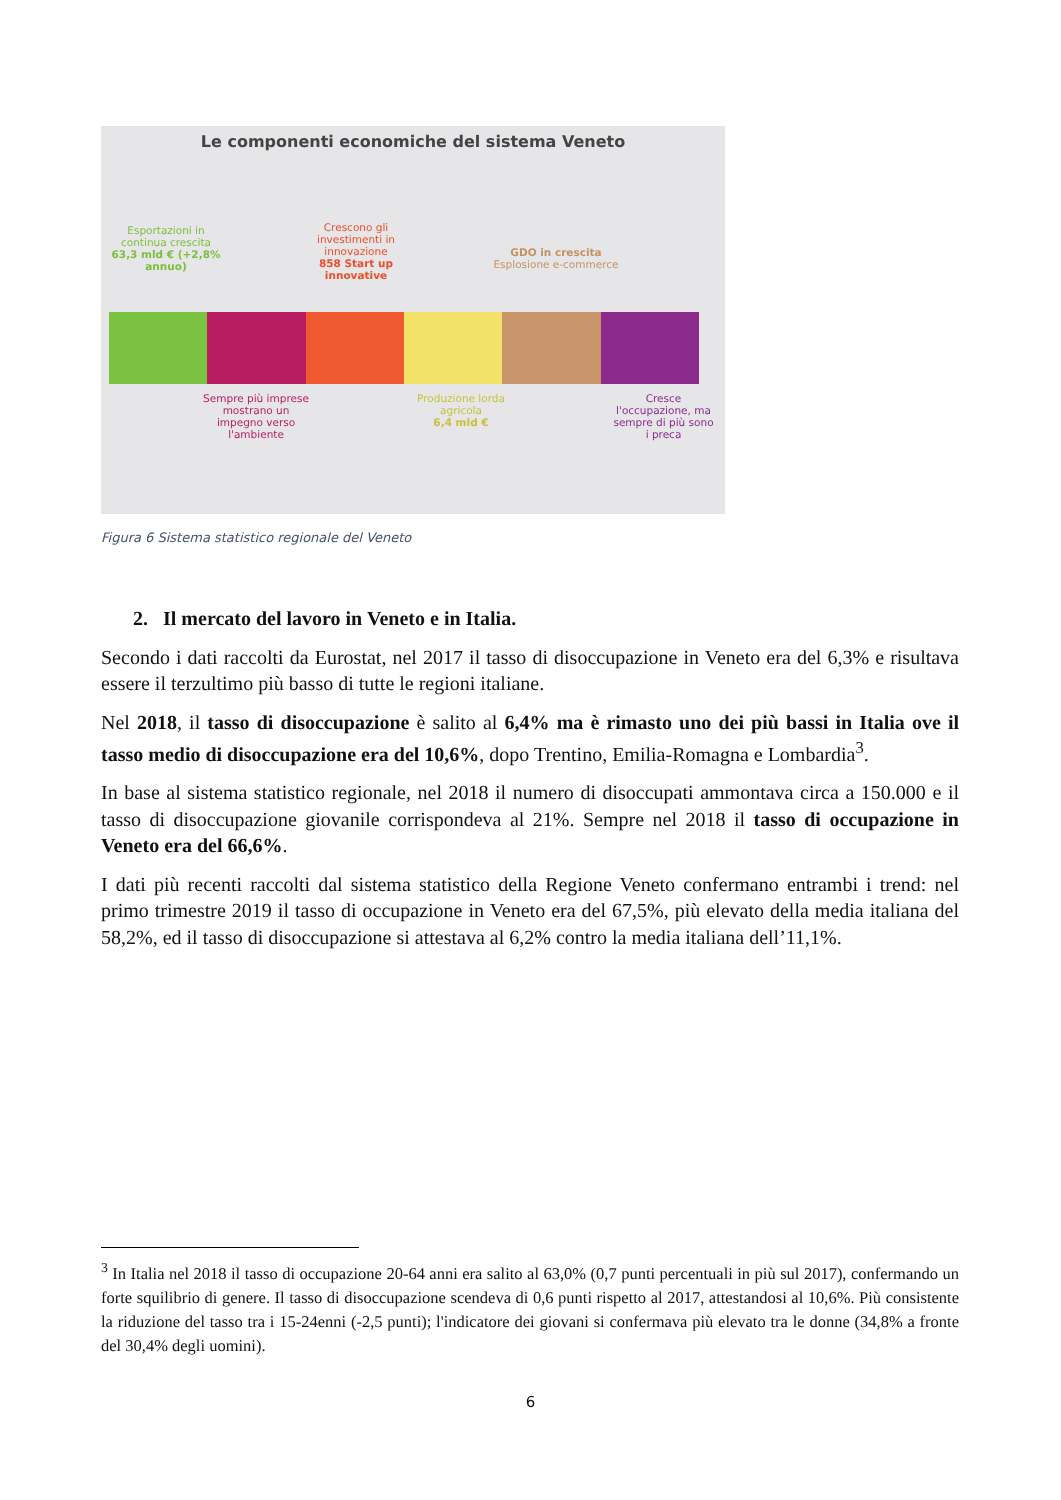Le componenti economiche del sistema Veneto
Esportazioni in continua crescita
63,3 mld € (+2,8% annuo)
Crescono gli investimenti in innovazione
858 Start up innovative
GDO in crescita
Esplosione e-commerce
Sempre più imprese mostrano un impegno verso l'ambiente
Produzione lorda agricola
6,4 mld €
Cresce l'occupazione, ma sempre di più sono i preca
Figura 6 Sistema statistico regionale del Veneto
2. Il mercato del lavoro in Veneto e in Italia.
Secondo i dati raccolti da Eurostat, nel 2017 il tasso di disoccupazione in Veneto era del 6,3% e risultava essere il terzultimo più basso di tutte le regioni italiane.
Nel 2018, il tasso di disoccupazione è salito al 6,4% ma è rimasto uno dei più bassi in Italia ove il tasso medio di disoccupazione era del 10,6%, dopo Trentino, Emilia-Romagna e Lombardia<sup>3</sup>.
In base al sistema statistico regionale, nel 2018 il numero di disoccupati ammontava circa a 150.000 e il tasso di disoccupazione giovanile corrispondeva al 21%. Sempre nel 2018 il tasso di occupazione in Veneto era del 66,6%.
I dati più recenti raccolti dal sistema statistico della Regione Veneto confermano entrambi i trend: nel primo trimestre 2019 il tasso di occupazione in Veneto era del 67,5%, più elevato della media italiana del 58,2%, ed il tasso di disoccupazione si attestava al 6,2% contro la media italiana dell’11,1%.
<sup>3</sup> In Italia nel 2018 il tasso di occupazione 20-64 anni era salito al 63,0% (0,7 punti percentuali in più sul 2017), confermando un forte squilibrio di genere. Il tasso di disoccupazione scendeva di 0,6 punti rispetto al 2017, attestandosi al 10,6%. Più consistente la riduzione del tasso tra i 15-24enni (-2,5 punti); l'indicatore dei giovani si confermava più elevato tra le donne (34,8% a fronte del 30,4% degli uomini).
6